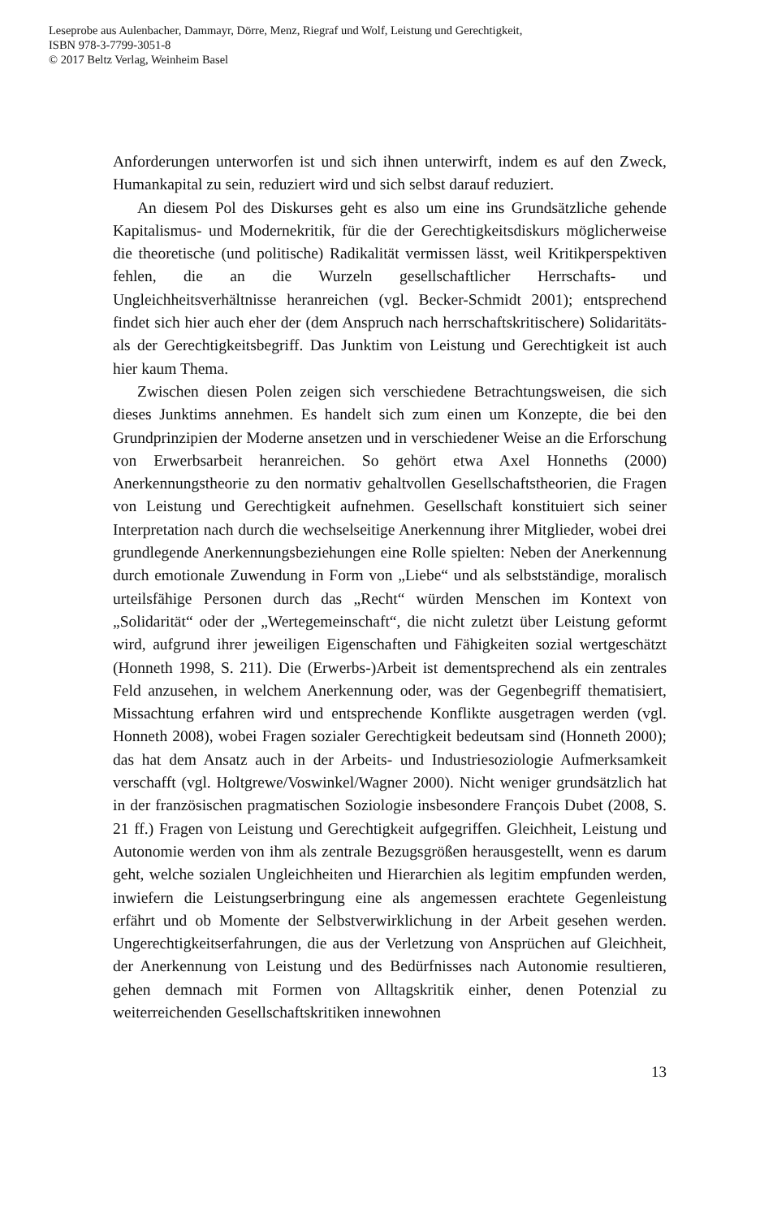Leseprobe aus Aulenbacher, Dammayr, Dörre, Menz, Riegraf und Wolf, Leistung und Gerechtigkeit,
ISBN 978-3-7799-3051-8
© 2017 Beltz Verlag, Weinheim Basel
Anforderungen unterworfen ist und sich ihnen unterwirft, indem es auf den Zweck, Humankapital zu sein, reduziert wird und sich selbst darauf reduziert.
An diesem Pol des Diskurses geht es also um eine ins Grundsätzliche gehende Kapitalismus- und Modernekritik, für die der Gerechtigkeitsdiskurs möglicherweise die theoretische (und politische) Radikalität vermissen lässt, weil Kritikperspektiven fehlen, die an die Wurzeln gesellschaftlicher Herrschafts- und Ungleichheitsverhältnisse heranreichen (vgl. Becker-Schmidt 2001); entsprechend findet sich hier auch eher der (dem Anspruch nach herrschaftskritischere) Solidaritäts- als der Gerechtigkeitsbegriff. Das Junktim von Leistung und Gerechtigkeit ist auch hier kaum Thema.
Zwischen diesen Polen zeigen sich verschiedene Betrachtungsweisen, die sich dieses Junktims annehmen. Es handelt sich zum einen um Konzepte, die bei den Grundprinzipien der Moderne ansetzen und in verschiedener Weise an die Erforschung von Erwerbsarbeit heranreichen. So gehört etwa Axel Honneths (2000) Anerkennungstheorie zu den normativ gehaltvollen Gesellschaftstheorien, die Fragen von Leistung und Gerechtigkeit aufnehmen. Gesellschaft konstituiert sich seiner Interpretation nach durch die wechselseitige Anerkennung ihrer Mitglieder, wobei drei grundlegende Anerkennungsbeziehungen eine Rolle spielten: Neben der Anerkennung durch emotionale Zuwendung in Form von „Liebe“ und als selbstständige, moralisch urteilsfähige Personen durch das „Recht“ würden Menschen im Kontext von „Solidarität“ oder der „Wertegemeinschaft“, die nicht zuletzt über Leistung geformt wird, aufgrund ihrer jeweiligen Eigenschaften und Fähigkeiten sozial wertgeschätzt (Honneth 1998, S. 211). Die (Erwerbs-)Arbeit ist dementsprechend als ein zentrales Feld anzusehen, in welchem Anerkennung oder, was der Gegenbegriff thematisiert, Missachtung erfahren wird und entsprechende Konflikte ausgetragen werden (vgl. Honneth 2008), wobei Fragen sozialer Gerechtigkeit bedeutsam sind (Honneth 2000); das hat dem Ansatz auch in der Arbeits- und Industriesoziologie Aufmerksamkeit verschafft (vgl. Holtgrewe/Voswinkel/Wagner 2000). Nicht weniger grundsätzlich hat in der französischen pragmatischen Soziologie insbesondere François Dubet (2008, S. 21 ff.) Fragen von Leistung und Gerechtigkeit aufgegriffen. Gleichheit, Leistung und Autonomie werden von ihm als zentrale Bezugsgrößen herausgestellt, wenn es darum geht, welche sozialen Ungleichheiten und Hierarchien als legitim empfunden werden, inwiefern die Leistungserbringung eine als angemessen erachtete Gegenleistung erfährt und ob Momente der Selbstverwirklichung in der Arbeit gesehen werden. Ungerechtigkeitserfahrungen, die aus der Verletzung von Ansprüchen auf Gleichheit, der Anerkennung von Leistung und des Bedürfnisses nach Autonomie resultieren, gehen demnach mit Formen von Alltagskritik einher, denen Potenzial zu weiterreichenden Gesellschaftskritiken innewohnen
13